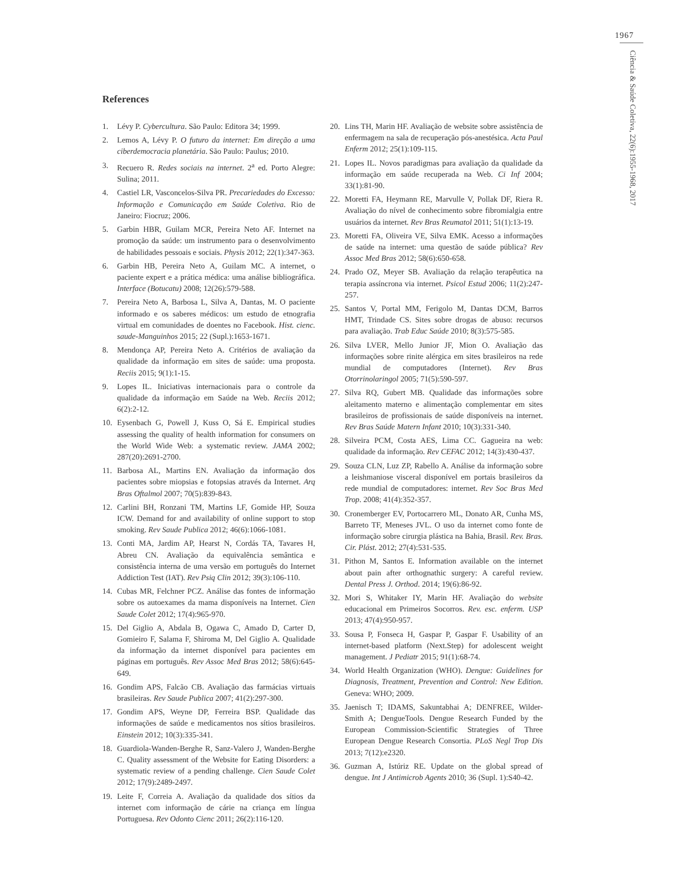1967
Ciência & Saúde Coletiva, 22(6):1955-1968, 2017
References
1. Lévy P. Cybercultura. São Paulo: Editora 34; 1999.
2. Lemos A, Lévy P. O futuro da internet: Em direção a uma ciberdemocracia planetária. São Paulo: Paulus; 2010.
3. Recuero R. Redes sociais na internet. 2<sup>a</sup> ed. Porto Alegre: Sulina; 2011.
4. Castiel LR, Vasconcelos-Silva PR. Precariedades do Excesso: Informação e Comunicação em Saúde Coletiva. Rio de Janeiro: Fiocruz; 2006.
5. Garbin HBR, Guilam MCR, Pereira Neto AF. Internet na promoção da saúde: um instrumento para o desenvolvimento de habilidades pessoais e sociais. Physis 2012; 22(1):347-363.
6. Garbin HB, Pereira Neto A, Guilam MC. A internet, o paciente expert e a prática médica: uma análise bibliográfica. Interface (Botucatu) 2008; 12(26):579-588.
7. Pereira Neto A, Barbosa L, Silva A, Dantas, M. O paciente informado e os saberes médicos: um estudo de etnografia virtual em comunidades de doentes no Facebook. Hist. cienc. saude-Manguinhos 2015; 22 (Supl.):1653-1671.
8. Mendonça AP, Pereira Neto A. Critérios de avaliação da qualidade da informação em sites de saúde: uma proposta. Reciis 2015; 9(1):1-15.
9. Lopes IL. Iniciativas internacionais para o controle da qualidade da informação em Saúde na Web. Reciis 2012; 6(2):2-12.
10. Eysenbach G, Powell J, Kuss O, Sá E. Empirical studies assessing the quality of health information for consumers on the World Wide Web: a systematic review. JAMA 2002; 287(20):2691-2700.
11. Barbosa AL, Martins EN. Avaliação da informação dos pacientes sobre miopsias e fotopsias através da Internet. Arq Bras Oftalmol 2007; 70(5):839-843.
12. Carlini BH, Ronzani TM, Martins LF, Gomide HP, Souza ICW. Demand for and availability of online support to stop smoking. Rev Saude Publica 2012; 46(6):1066-1081.
13. Conti MA, Jardim AP, Hearst N, Cordás TA, Tavares H, Abreu CN. Avaliação da equivalência semântica e consistência interna de uma versão em português do Internet Addiction Test (IAT). Rev Psiq Clin 2012; 39(3):106-110.
14. Cubas MR, Felchner PCZ. Análise das fontes de informação sobre os autoexames da mama disponíveis na Internet. Cien Saude Colet 2012; 17(4):965-970.
15. Del Giglio A, Abdala B, Ogawa C, Amado D, Carter D, Gomieiro F, Salama F, Shiroma M, Del Giglio A. Qualidade da informação da internet disponível para pacientes em páginas em português. Rev Assoc Med Bras 2012; 58(6):645-649.
16. Gondim APS, Falcão CB. Avaliação das farmácias virtuais brasileiras. Rev Saude Publica 2007; 41(2):297-300.
17. Gondim APS, Weyne DP, Ferreira BSP. Qualidade das informações de saúde e medicamentos nos sítios brasileiros. Einstein 2012; 10(3):335-341.
18. Guardiola-Wanden-Berghe R, Sanz-Valero J, Wanden-Berghe C. Quality assessment of the Website for Eating Disorders: a systematic review of a pending challenge. Cien Saude Colet 2012; 17(9):2489-2497.
19. Leite F, Correia A. Avaliação da qualidade dos sítios da internet com informação de cárie na criança em língua Portuguesa. Rev Odonto Cienc 2011; 26(2):116-120.
20. Lins TH, Marin HF. Avaliação de website sobre assistência de enfermagem na sala de recuperação pós-anestésica. Acta Paul Enferm 2012; 25(1):109-115.
21. Lopes IL. Novos paradigmas para avaliação da qualidade da informação em saúde recuperada na Web. Ci Inf 2004; 33(1):81-90.
22. Moretti FA, Heymann RE, Marvulle V, Pollak DF, Riera R. Avaliação do nível de conhecimento sobre fibromialgia entre usuários da internet. Rev Bras Reumatol 2011; 51(1):13-19.
23. Moretti FA, Oliveira VE, Silva EMK. Acesso a informações de saúde na internet: uma questão de saúde pública? Rev Assoc Med Bras 2012; 58(6):650-658.
24. Prado OZ, Meyer SB. Avaliação da relação terapêutica na terapia assíncrona via internet. Psicol Estud 2006; 11(2):247-257.
25. Santos V, Portal MM, Ferigolo M, Dantas DCM, Barros HMT, Trindade CS. Sites sobre drogas de abuso: recursos para avaliação. Trab Educ Saúde 2010; 8(3):575-585.
26. Silva LVER, Mello Junior JF, Mion O. Avaliação das informações sobre rinite alérgica em sites brasileiros na rede mundial de computadores (Internet). Rev Bras Otorrinolaringol 2005; 71(5):590-597.
27. Silva RQ, Gubert MB. Qualidade das informações sobre aleitamento materno e alimentação complementar em sites brasileiros de profissionais de saúde disponíveis na internet. Rev Bras Saúde Matern Infant 2010; 10(3):331-340.
28. Silveira PCM, Costa AES, Lima CC. Gagueira na web: qualidade da informação. Rev CEFAC 2012; 14(3):430-437.
29. Souza CLN, Luz ZP, Rabello A. Análise da informação sobre a leishmaniose visceral disponível em portais brasileiros da rede mundial de computadores: internet. Rev Soc Bras Med Trop. 2008; 41(4):352-357.
30. Cronemberger EV, Portocarrero ML, Donato AR, Cunha MS, Barreto TF, Meneses JVL. O uso da internet como fonte de informação sobre cirurgia plástica na Bahia, Brasil. Rev. Bras. Cir. Plást. 2012; 27(4):531-535.
31. Pithon M, Santos E. Information available on the internet about pain after orthognathic surgery: A careful review. Dental Press J. Orthod. 2014; 19(6):86-92.
32. Mori S, Whitaker IY, Marin HF. Avaliação do website educacional em Primeiros Socorros. Rev. esc. enferm. USP 2013; 47(4):950-957.
33. Sousa P, Fonseca H, Gaspar P, Gaspar F. Usability of an internet-based platform (Next.Step) for adolescent weight management. J Pediatr 2015; 91(1):68-74.
34. World Health Organization (WHO). Dengue: Guidelines for Diagnosis, Treatment, Prevention and Control: New Edition. Geneva: WHO; 2009.
35. Jaenisch T; IDAMS, Sakuntabhai A; DENFREE, Wilder-Smith A; DengueTools. Dengue Research Funded by the European Commission-Scientific Strategies of Three European Dengue Research Consortia. PLoS Negl Trop Dis 2013; 7(12):e2320.
36. Guzman A, Istúriz RE. Update on the global spread of dengue. Int J Antimicrob Agents 2010; 36 (Supl. 1):S40-42.